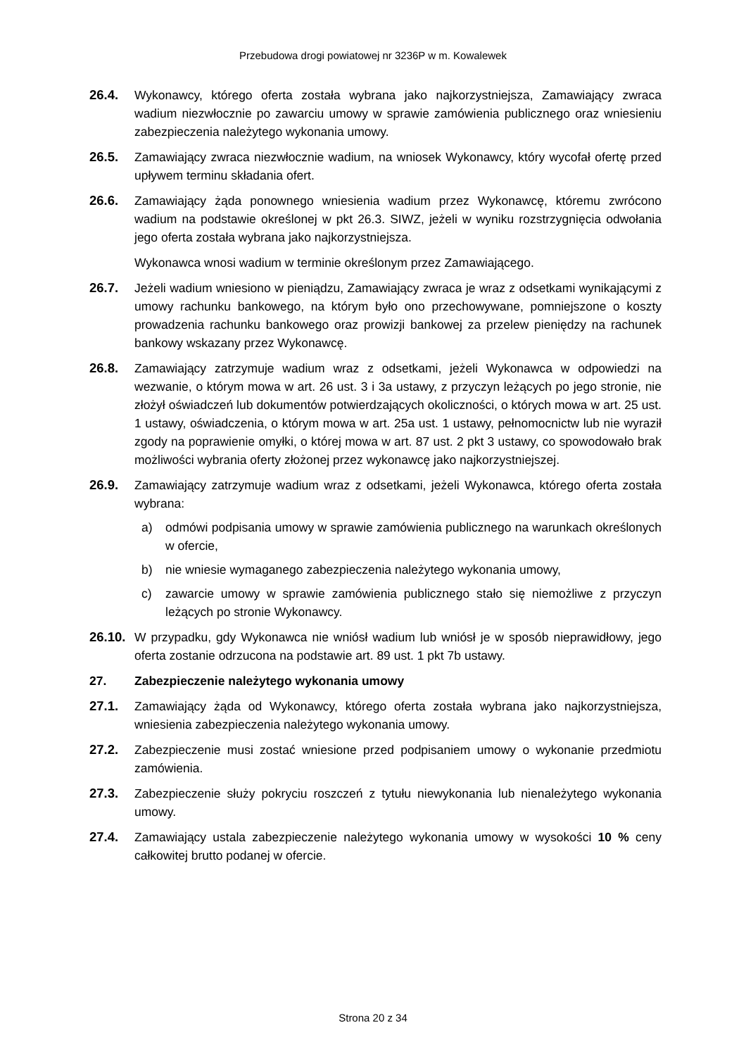Przebudowa drogi powiatowej nr 3236P w m. Kowalewek
26.4. Wykonawcy, którego oferta została wybrana jako najkorzystniejsza, Zamawiający zwraca wadium niezwłocznie po zawarciu umowy w sprawie zamówienia publicznego oraz wniesieniu zabezpieczenia należytego wykonania umowy.
26.5. Zamawiający zwraca niezwłocznie wadium, na wniosek Wykonawcy, który wycofał ofertę przed upływem terminu składania ofert.
26.6. Zamawiający żąda ponownego wniesienia wadium przez Wykonawcę, któremu zwrócono wadium na podstawie określonej w pkt 26.3. SIWZ, jeżeli w wyniku rozstrzygnięcia odwołania jego oferta została wybrana jako najkorzystniejsza.
Wykonawca wnosi wadium w terminie określonym przez Zamawiającego.
26.7. Jeżeli wadium wniesiono w pieniądzu, Zamawiający zwraca je wraz z odsetkami wynikającymi z umowy rachunku bankowego, na którym było ono przechowywane, pomniejszone o koszty prowadzenia rachunku bankowego oraz prowizji bankowej za przelew pieniędzy na rachunek bankowy wskazany przez Wykonawcę.
26.8. Zamawiający zatrzymuje wadium wraz z odsetkami, jeżeli Wykonawca w odpowiedzi na wezwanie, o którym mowa w art. 26 ust. 3 i 3a ustawy, z przyczyn leżących po jego stronie, nie złożył oświadczeń lub dokumentów potwierdzających okoliczności, o których mowa w art. 25 ust. 1 ustawy, oświadczenia, o którym mowa w art. 25a ust. 1 ustawy, pełnomocnictw lub nie wyraził zgody na poprawienie omyłki, o której mowa w art. 87 ust. 2 pkt 3 ustawy, co spowodowało brak możliwości wybrania oferty złożonej przez wykonawcę jako najkorzystniejszej.
26.9. Zamawiający zatrzymuje wadium wraz z odsetkami, jeżeli Wykonawca, którego oferta została wybrana:
a) odmówi podpisania umowy w sprawie zamówienia publicznego na warunkach określonych w ofercie,
b) nie wniesie wymaganego zabezpieczenia należytego wykonania umowy,
c) zawarcie umowy w sprawie zamówienia publicznego stało się niemożliwe z przyczyn leżących po stronie Wykonawcy.
26.10.
W przypadku, gdy Wykonawca nie wniósł wadium lub wniósł je w sposób nieprawidłowy, jego oferta zostanie odrzucona na podstawie art. 89 ust. 1 pkt 7b ustawy.
27. Zabezpieczenie należytego wykonania umowy
27.1. Zamawiający żąda od Wykonawcy, którego oferta została wybrana jako najkorzystniejsza, wniesienia zabezpieczenia należytego wykonania umowy.
27.2. Zabezpieczenie musi zostać wniesione przed podpisaniem umowy o wykonanie przedmiotu zamówienia.
27.3. Zabezpieczenie służy pokryciu roszczeń z tytułu niewykonania lub nienależytego wykonania umowy.
27.4. Zamawiający ustala zabezpieczenie należytego wykonania umowy w wysokości 10 % ceny całkowitej brutto podanej w ofercie.
Strona 20 z 34